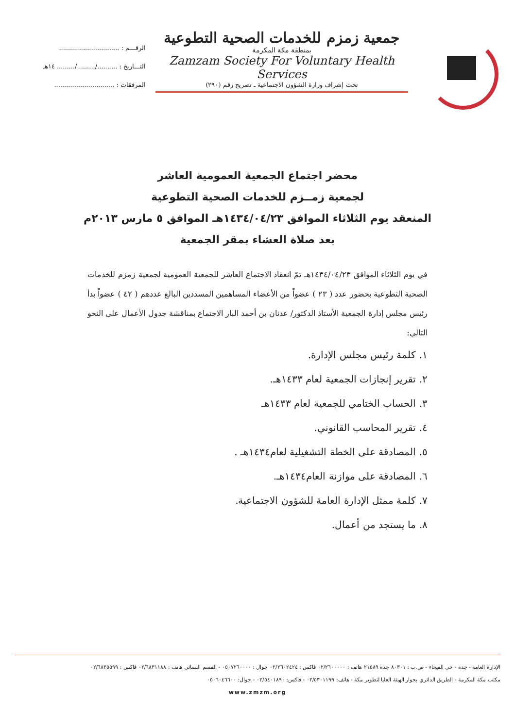جمعية زمزم للخدمات الصحية التطوعية
بمنطقة مكة المكرمة
Zamzam Society For Voluntary Health Services
تحت إشراف وزارة الشؤون الاجتماعية ـ تصريح رقم (٢٩٠)
الرقـــم : ..............................
التـــاريخ : ........../........./......... ١٤هـ
المرفقات : ..............................
محضر اجتماع الجمعية العمومية العاشر
لجمعية زمــزم للخدمات الصحية التطوعية
المنعقد يوم الثلاثاء الموافق ١٤٣٤/٠٤/٢٣هـ الموافق ٥ مارس ٢٠١٣م
بعد صلاة العشاء بمقر الجمعية
في يوم الثلاثاء الموافق ١٤٣٤/٠٤/٢٣هـ تمّ انعقاد الاجتماع العاشر للجمعية العمومية لجمعية زمزم للخدمات الصحية التطوعية بحضور عدد ( ٢٣ ) عضواً من الأعضاء المساهمين المسددين البالغ عددهم ( ٤٢ ) عضواً بدأ رئيس مجلس إدارة الجمعية الأستاذ الدكتور/ عدنان بن أحمد البار الاجتماع بمناقشة جدول الأعمال على النحو التالي:
١. كلمة رئيس مجلس الإدارة.
٢. تقرير إنجازات الجمعية لعام ١٤٣٣هـ.
٣. الحساب الختامي للجمعية لعام ١٤٣٣هـ
٤. تقرير المحاسب القانوني.
٥. المصادقة على الخطة التشغيلية لعام١٤٣٤هـ .
٦. المصادقة على موازنة العام١٤٣٤هـ.
٧. كلمة ممثل الإدارة العامة للشؤون الاجتماعية.
٨. ما يستجد من أعمال.
الإدارة العامة - جدة - حي الفيحاء - ص.ب : ٨٠٣٠١ جدة ٢١٥٨٩ هاتف : ٠٢/٢٦٠٠٠٠٠ فاكس : ٠٢/٢٦٠٢٤٢٤ جوال : ٠٥٠٧٢٦٠٠٠٠ - القسم النسائي هاتف : ٠٢/٦٨٣١١٨٨ فاكس : ٠٢/٦٨٣٥٥٩٩
مكتب مكة المكرمة - الطريق الدائري بجوار الهيئة العليا لتطوير مكة - هاتف: ٠٢/٥٣٠١١٩٩ - فاكس: ٠٢/٥٤٠١٨٩٠ - جوال: ٠٥٠٦٠٤٦٦٠٠
www.zmzm.org